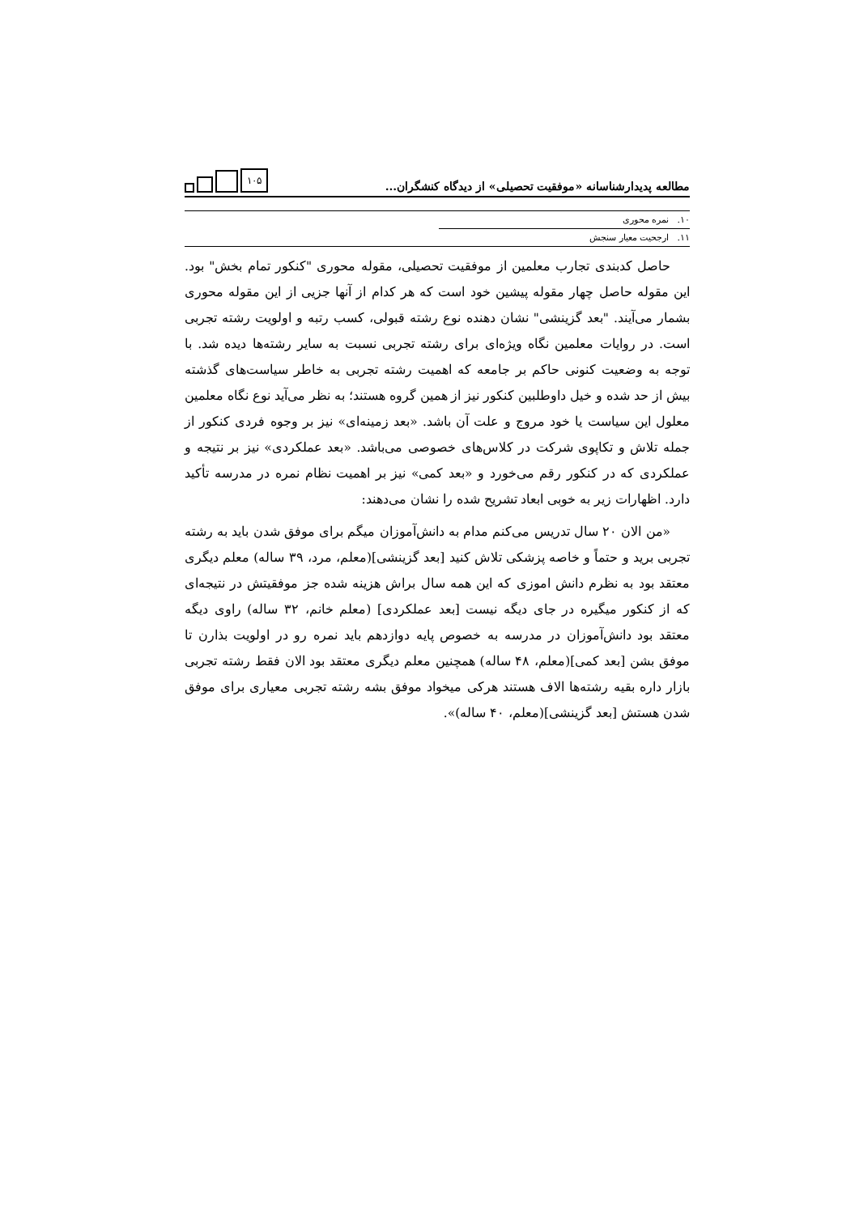مطالعه پدیدارشناسانه «موفقیت تحصیلی» از دیدگاه کنشگران...
۱۰۵
۱۰. نمره محوری
۱۱. ارجحیت معیار سنجش
حاصل کدبندی تجارب معلمین از موفقیت تحصیلی، مقوله محوری "کنکور تمام بخش" بود. این مقوله حاصل چهار مقوله پیشین خود است که هر کدام از آنها جزیی از این مقوله محوری بشمار می‌آیند. "بعد گزینشی" نشان دهنده نوع رشته قبولی، کسب رتبه و اولویت رشته تجربی است. در روایات معلمین نگاه ویژه‌ای برای رشته تجربی نسبت به سایر رشته‌ها دیده شد. با توجه به وضعیت کنونی حاکم بر جامعه که اهمیت رشته تجربی به خاطر سیاست‌های گذشته بیش از حد شده و خیل داوطلبین کنکور نیز از همین گروه هستند؛ به نظر می‌آید نوع نگاه معلمین معلول این سیاست یا خود مروج و علت آن باشد. «بعد زمینه‌ای» نیز بر وجوه فردی کنکور از جمله تلاش و تکاپوی شرکت در کلاس‌های خصوصی می‌باشد. «بعد عملکردی» نیز بر نتیجه و عملکردی که در کنکور رقم می‌خورد و «بعد کمی» نیز بر اهمیت نظام نمره در مدرسه تأکید دارد. اظهارات زیر به خوبی ابعاد تشریح شده را نشان می‌دهند:
«من الان ۲۰ سال تدریس می‌کنم مدام به دانش‌آموزان میگم برای موفق شدن باید به رشته تجربی برید و حتماً و خاصه پزشکی تلاش کنید [بعد گزینشی](معلم، مرد، ۳۹ ساله) معلم دیگری معتقد بود به نظرم دانش اموزی که این همه سال براش هزینه شده جز موفقیتش در نتیجه‌ای که از کنکور میگیره در جای دیگه نیست [بعد عملکردی] (معلم خانم، ۳۲ ساله) راوی دیگه معتقد بود دانش‌آموزان در مدرسه به خصوص پایه دوازدهم باید نمره رو در اولویت بذارن تا موفق بشن [بعد کمی](معلم، ۴۸ ساله) همچنین معلم دیگری معتقد بود الان فقط رشته تجربی بازار داره بقیه رشته‌ها الاف هستند هرکی میخواد موفق بشه رشته تجربی معیاری برای موفق شدن هستش [بعد گزینشی](معلم، ۴۰ ساله)».